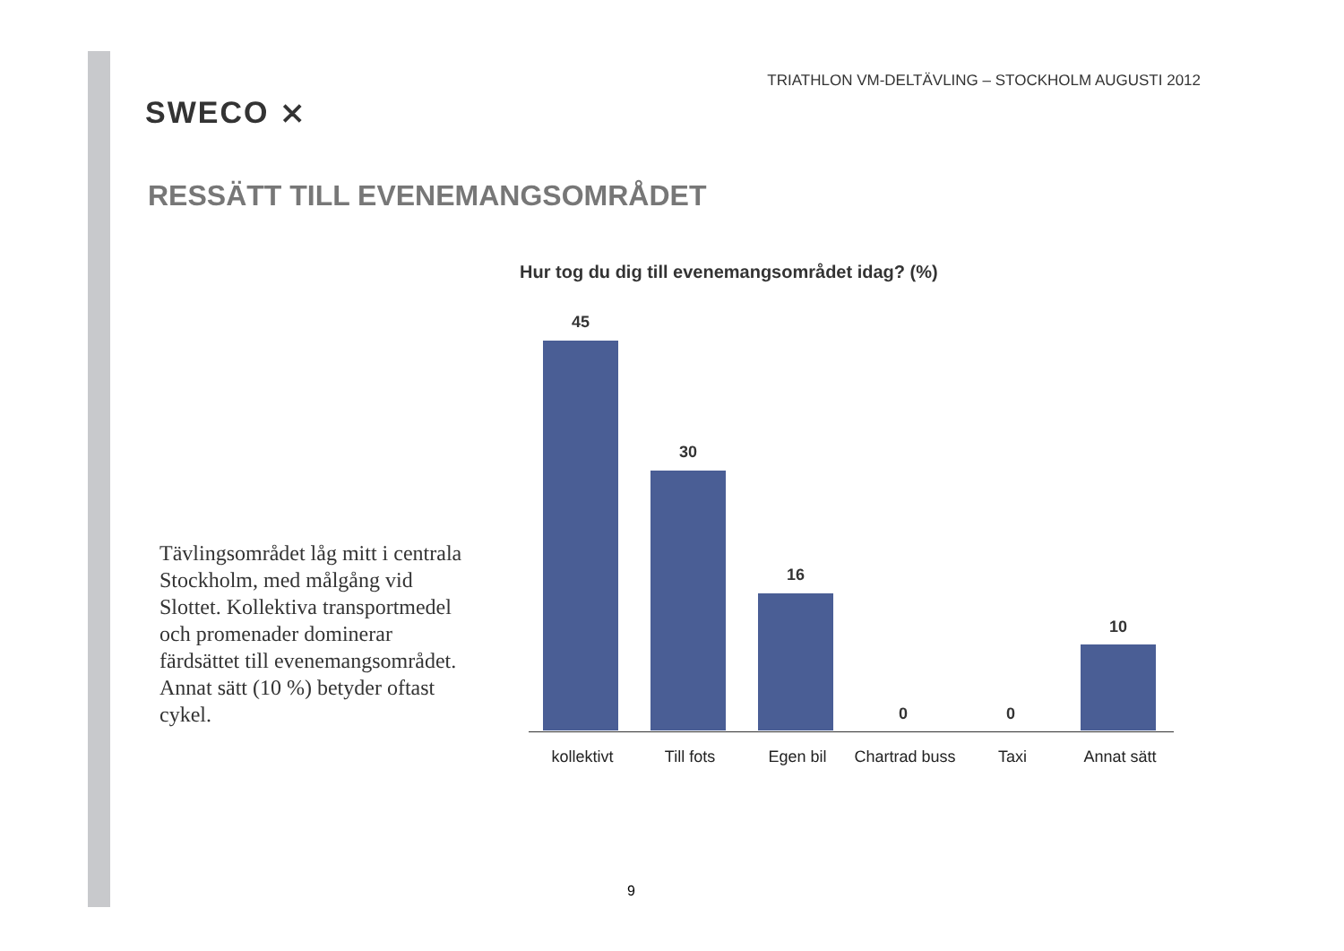SWECO ⨯
TRIATHLON VM-DELTÄVLING – STOCKHOLM AUGUSTI 2012
RESSÄTT TILL EVENEMANGSOMRÅDET
Tävlingsområdet låg mitt i centrala Stockholm, med målgång vid Slottet. Kollektiva transportmedel och promenader dominerar färdsättet till evenemangsområdet. Annat sätt (10 %) betyder oftast cykel.
Hur tog du dig till evenemangsområdet idag? (%)
45
30
16
0 0
10
kollektivt Till fots Egen bil Chartrad buss Taxi Annat sätt
9